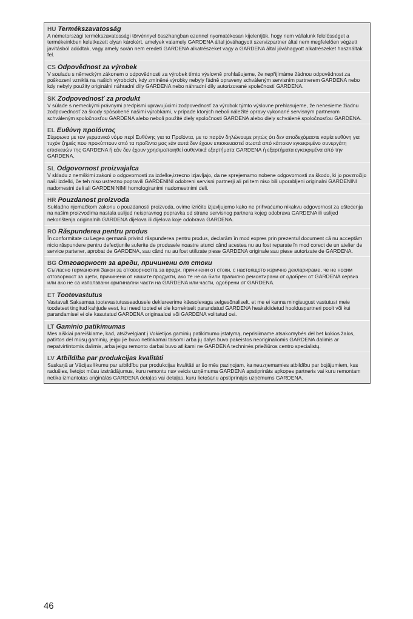HU Termékszavatosság
A németországi termékszavatossági törvénnyel összhangban ezennel nyomatékosan kijelentjük, hogy nem vállalunk felelősséget a termékeinkben keletkezett olyan károkért, amelyek valamely GARDENA által jóváhagyott szervizpartner által nem megfelelően végzett javításból adódtak, vagy amely során nem eredeti GARDENA alkatrészeket vagy a GARDENA által jóváhagyott alkatrészeket használtak fel.
CS Odpovědnost za výrobek
V souladu s německým zákonem o odpovědnosti za výrobek tímto výslovně prohlašujeme, že nepřijímáme žádnou odpovědnost za poškození vzniklá na našich výrobcích, kdy zmíněné výrobky nebyly řádně opraveny schváleným servisním partnerem GARDENA nebo kdy nebyly použity originální náhradní díly GARDENA nebo náhradní díly autorizované společností GARDENA.
SK Zodpovednosť za produkt
V súlade s nemeckými právnymi predpismi upravujúcimi zodpovednosť za výrobok týmto výslovne prehlasujeme, že nenesieme žiadnu zodpovednosť za škody spôsobené našimi výrobkami, v prípade ktorých neboli náležité opravy vykonané servisným partnerom schváleným spoločnosťou GARDENA alebo neboli použité diely spoločnosti GARDENA alebo diely schválené spoločnosťou GARDENA.
EL Ευθύνη προϊόντος
Σύμφωνα με τον γερμανικό νόμο περί Ευθύνης για τα Προϊόντα, με το παρόν δηλώνουμε ρητώς ότι δεν αποδεχόμαστε καμία ευθύνη για τυχόν ζημιές που προκύπτουν από τα προϊόντα μας εάν αυτά δεν έχουν επισκευαστεί σωστά από κάποιον εγκεκριμένο συνεργάτη επισκευών της GARDENA ή εάν δεν έχουν χρησιμοποιηθεί αυθεντικά εξαρτήματα GARDENA ή εξαρτήματα εγκεκριμένα από την GARDENA.
SL Odgovornost proizvajalca
V skladu z nemškimi zakoni o odgovornosti za izdelke,izrecno izjavljajo, da ne sprejemamo nobene odgovornosti za škodo, ki jo povzročijo naši izdelki, če teh niso ustrezno popravili GARDENINI odobreni servisni partnerji ali pri tem niso bili uporabljeni originalni GARDENINI nadomestni deli ali GARDENINIMI homologiranimi nadomestnimi deli.
HR Pouzdanost proizvoda
Sukladno njemačkom zakonu o pouzdanosti proizvoda, ovime izričito izjavljujemo kako ne prihvaćamo nikakvu odgovornost za oštećenja na našim proizvodima nastala uslijed neispravnog popravka od strane servisnog partnera kojeg odobrava GARDENA ili uslijed nekorištenja originalnih GARDENA dijelova ili dijelova koje odobrava GARDENA.
RO Răspunderea pentru produs
În conformitate cu Legea germană privind răspunderea pentru produs, declarăm în mod expres prin prezentul document că nu acceptăm nicio răspundere pentru defecțiunile suferite de produsele noastre atunci când acestea nu au fost reparate în mod corect de un atelier de service partener, aprobat de GARDENA, sau când nu au fost utilizate piese GARDENA originale sau piese autorizate de GARDENA.
BG Отговорност за вреди, причинени от стоки
Съгласно германския Закон за отговорността за вреди, причинени от стоки, с настоящото изрично декларираме, че не носим отговорност за щети, причинени от нашите продукти, ако те не са били правилно ремонтирани от одобрен от GARDENA сервиз или ако не са използвани оригинални части на GARDENA или части, одобрени от GARDENA.
ET Tootevastutus
Vastavalt Saksamaa tootevastutusseadusele deklareerime käesolevaga selgesõnaliselt, et me ei kanna mingisugust vastutust meie toodetest tingitud kahjude eest, kui need tooted ei ole korrektselt parandatud GARDENA heakskiidetud hoolduspartneri poolt või kui parandamisel ei ole kasutatud GARDENA originaalosi või GARDENA volitatud osi.
LT Gaminio patikimumas
Mes aiškiai pareiškiame, kad, atsižvelgiant į Vokietijos gaminių patikimumo įstatymą, neprisiimame atsakomybės dėl bet kokios žalos, patirtos dėl mūsų gaminių, jeigu jie buvo netinkamai taisomi arba jų dalys buvo pakeistos neoriginaliomis GARDENA dalimis ar nepatvirtintomis dalimis, arba jeigu remonto darbai buvo atlikami ne GARDENA techninės priežiūros centro specialistų.
LV Atbildība par produkcijas kvalitāti
Saskaņā ar Vācijas likumu par atbildību par produkcijas kvalitāti ar šo mēs paziņojam, ka neuzņemamies atbildību par bojājumiem, kas radušies, lietojot mūsu izstrādājumus, kuru remontu nav veicis uzņēmuma GARDENA apstiprināts apkopes partneris vai kuru remontam netika izmantotas oriģinālās GARDENA detaļas vai detaļas, kuru lietošanu apstiprinājis uzņēmums GARDENA.
46